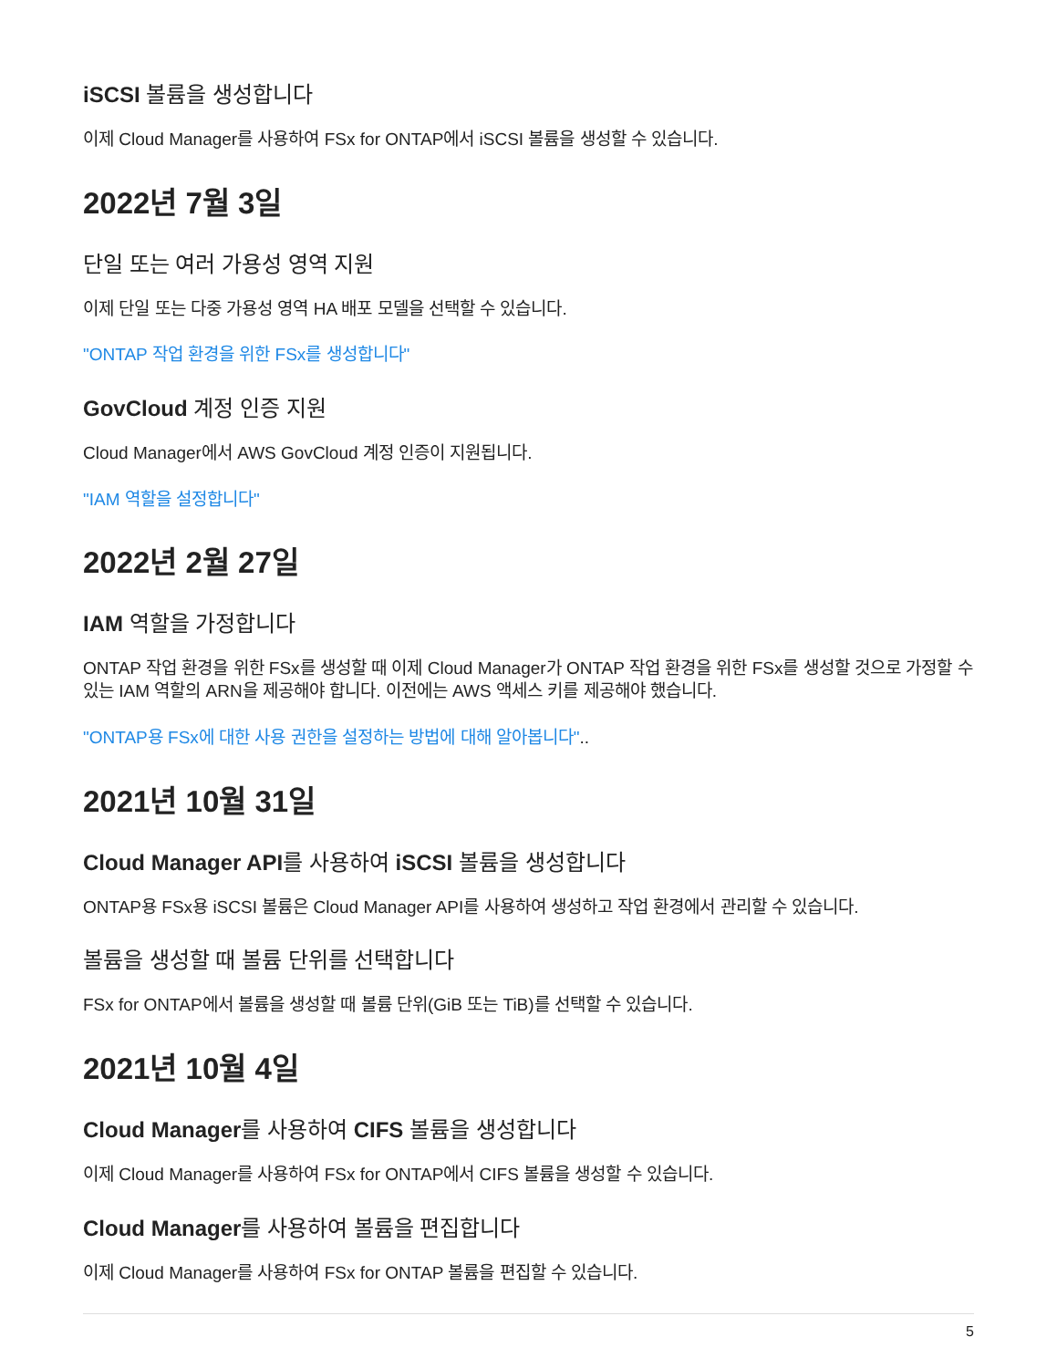iSCSI 볼륨을 생성합니다
이제 Cloud Manager를 사용하여 FSx for ONTAP에서 iSCSI 볼륨을 생성할 수 있습니다.
2022년 7월 3일
단일 또는 여러 가용성 영역 지원
이제 단일 또는 다중 가용성 영역 HA 배포 모델을 선택할 수 있습니다.
"ONTAP 작업 환경을 위한 FSx를 생성합니다"
GovCloud 계정 인증 지원
Cloud Manager에서 AWS GovCloud 계정 인증이 지원됩니다.
"IAM 역할을 설정합니다"
2022년 2월 27일
IAM 역할을 가정합니다
ONTAP 작업 환경을 위한 FSx를 생성할 때 이제 Cloud Manager가 ONTAP 작업 환경을 위한 FSx를 생성할 것으로 가정할 수 있는 IAM 역할의 ARN을 제공해야 합니다. 이전에는 AWS 액세스 키를 제공해야 했습니다.
"ONTAP용 FSx에 대한 사용 권한을 설정하는 방법에 대해 알아봅니다"..
2021년 10월 31일
Cloud Manager API를 사용하여 iSCSI 볼륨을 생성합니다
ONTAP용 FSx용 iSCSI 볼륨은 Cloud Manager API를 사용하여 생성하고 작업 환경에서 관리할 수 있습니다.
볼륨을 생성할 때 볼륨 단위를 선택합니다
FSx for ONTAP에서 볼륨을 생성할 때 볼륨 단위(GiB 또는 TiB)를 선택할 수 있습니다.
2021년 10월 4일
Cloud Manager를 사용하여 CIFS 볼륨을 생성합니다
이제 Cloud Manager를 사용하여 FSx for ONTAP에서 CIFS 볼륨을 생성할 수 있습니다.
Cloud Manager를 사용하여 볼륨을 편집합니다
이제 Cloud Manager를 사용하여 FSx for ONTAP 볼륨을 편집할 수 있습니다.
5